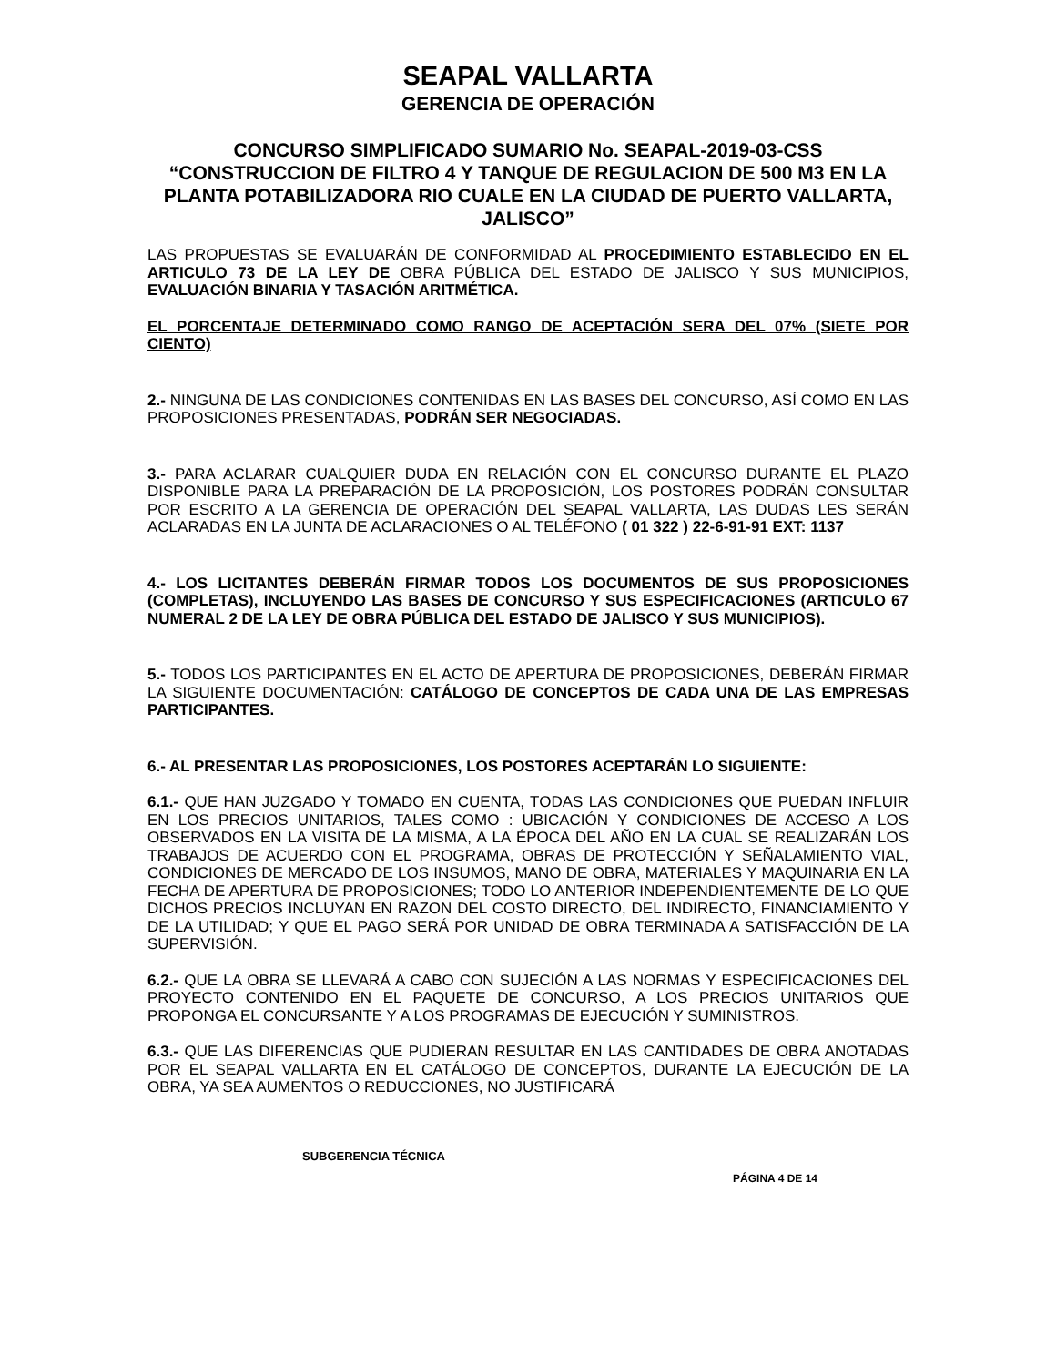SEAPAL VALLARTA
GERENCIA DE OPERACIÓN
CONCURSO SIMPLIFICADO SUMARIO No. SEAPAL-2019-03-CSS
“CONSTRUCCION DE FILTRO 4 Y TANQUE DE REGULACION DE 500 M3 EN LA PLANTA POTABILIZADORA RIO CUALE EN LA CIUDAD DE PUERTO VALLARTA, JALISCO”
LAS PROPUESTAS SE EVALUARÁN DE CONFORMIDAD AL PROCEDIMIENTO ESTABLECIDO EN EL ARTICULO 73 DE LA LEY DE OBRA PÚBLICA DEL ESTADO DE JALISCO Y SUS MUNICIPIOS, EVALUACIÓN BINARIA Y TASACIÓN ARITMÉTICA.
EL PORCENTAJE DETERMINADO COMO RANGO DE ACEPTACIÓN SERA DEL 07% (SIETE POR CIENTO)
2.- NINGUNA DE LAS CONDICIONES CONTENIDAS EN LAS BASES DEL CONCURSO, ASÍ COMO EN LAS PROPOSICIONES PRESENTADAS, PODRÁN SER NEGOCIADAS.
3.- PARA ACLARAR CUALQUIER DUDA EN RELACIÓN CON EL CONCURSO DURANTE EL PLAZO DISPONIBLE PARA LA PREPARACIÓN DE LA PROPOSICIÓN, LOS POSTORES PODRÁN CONSULTAR POR ESCRITO A LA GERENCIA DE OPERACIÓN DEL SEAPAL VALLARTA, LAS DUDAS LES SERÁN ACLARADAS EN LA JUNTA DE ACLARACIONES O AL TELÉFONO ( 01 322 ) 22-6-91-91 EXT: 1137
4.- LOS LICITANTES DEBERÁN FIRMAR TODOS LOS DOCUMENTOS DE SUS PROPOSICIONES (COMPLETAS), INCLUYENDO LAS BASES DE CONCURSO Y SUS ESPECIFICACIONES (ARTICULO 67 NUMERAL 2 DE LA LEY DE OBRA PÚBLICA DEL ESTADO DE JALISCO Y SUS MUNICIPIOS).
5.- TODOS LOS PARTICIPANTES EN EL ACTO DE APERTURA DE PROPOSICIONES, DEBERÁN FIRMAR LA SIGUIENTE DOCUMENTACIÓN: CATÁLOGO DE CONCEPTOS DE CADA UNA DE LAS EMPRESAS PARTICIPANTES.
6.- AL PRESENTAR LAS PROPOSICIONES, LOS POSTORES ACEPTARÁN LO SIGUIENTE:
6.1.- QUE HAN JUZGADO Y TOMADO EN CUENTA, TODAS LAS CONDICIONES QUE PUEDAN INFLUIR EN LOS PRECIOS UNITARIOS, TALES COMO : UBICACIÓN Y CONDICIONES DE ACCESO A LOS OBSERVADOS EN LA VISITA DE LA MISMA, A LA ÉPOCA DEL AÑO EN LA CUAL SE REALIZARÁN LOS TRABAJOS DE ACUERDO CON EL PROGRAMA, OBRAS DE PROTECCIÓN Y SEÑALAMIENTO VIAL, CONDICIONES DE MERCADO DE LOS INSUMOS, MANO DE OBRA, MATERIALES Y MAQUINARIA EN LA FECHA DE APERTURA DE PROPOSICIONES; TODO LO ANTERIOR INDEPENDIENTEMENTE DE LO QUE DICHOS PRECIOS INCLUYAN EN RAZON DEL COSTO DIRECTO, DEL INDIRECTO, FINANCIAMIENTO Y DE LA UTILIDAD; Y QUE EL PAGO SERÁ POR UNIDAD DE OBRA TERMINADA A SATISFACCIÓN DE LA SUPERVISIÓN.
6.2.- QUE LA OBRA SE LLEVARÁ A CABO CON SUJECIÓN A LAS NORMAS Y ESPECIFICACIONES DEL PROYECTO CONTENIDO EN EL PAQUETE DE CONCURSO, A LOS PRECIOS UNITARIOS QUE PROPONGA EL CONCURSANTE Y A LOS PROGRAMAS DE EJECUCIÓN Y SUMINISTROS.
6.3.- QUE LAS DIFERENCIAS QUE PUDIERAN RESULTAR EN LAS CANTIDADES DE OBRA ANOTADAS POR EL SEAPAL VALLARTA EN EL CATÁLOGO DE CONCEPTOS, DURANTE LA EJECUCIÓN DE LA OBRA, YA SEA AUMENTOS O REDUCCIONES, NO JUSTIFICARÁ
SUBGERENCIA TÉCNICA
PÁGINA 4 DE 14